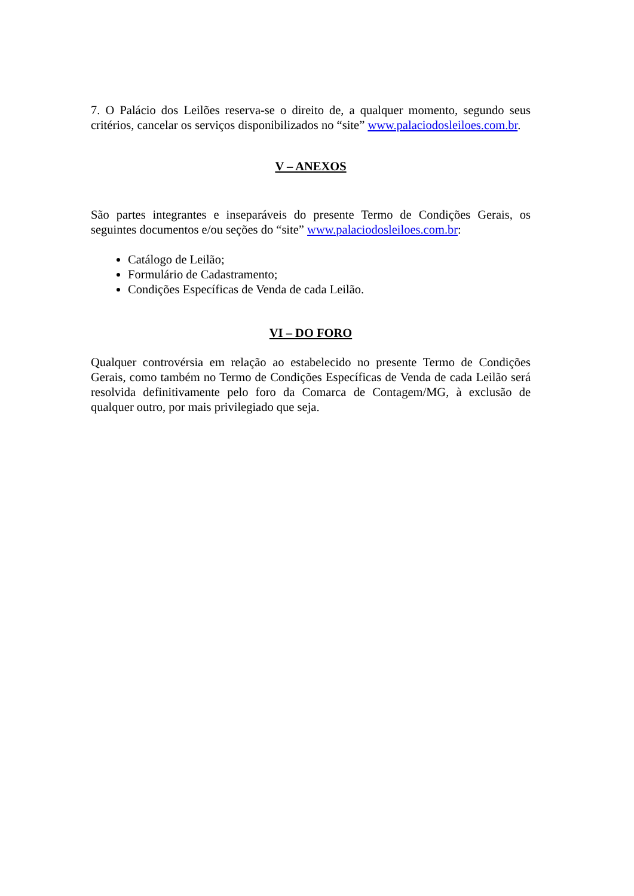7. O Palácio dos Leilões reserva-se o direito de, a qualquer momento, segundo seus critérios, cancelar os serviços disponibilizados no “site” www.palaciodosleiloes.com.br.
V – ANEXOS
São partes integrantes e inseparáveis do presente Termo de Condições Gerais, os seguintes documentos e/ou seções do “site” www.palaciodosleiloes.com.br:
Catálogo de Leilão;
Formulário de Cadastramento;
Condições Específicas de Venda de cada Leilão.
VI – DO FORO
Qualquer controvérsia em relação ao estabelecido no presente Termo de Condições Gerais, como também no Termo de Condições Específicas de Venda de cada Leilão será resolvida definitivamente pelo foro da Comarca de Contagem/MG, à exclusão de qualquer outro, por mais privilegiado que seja.